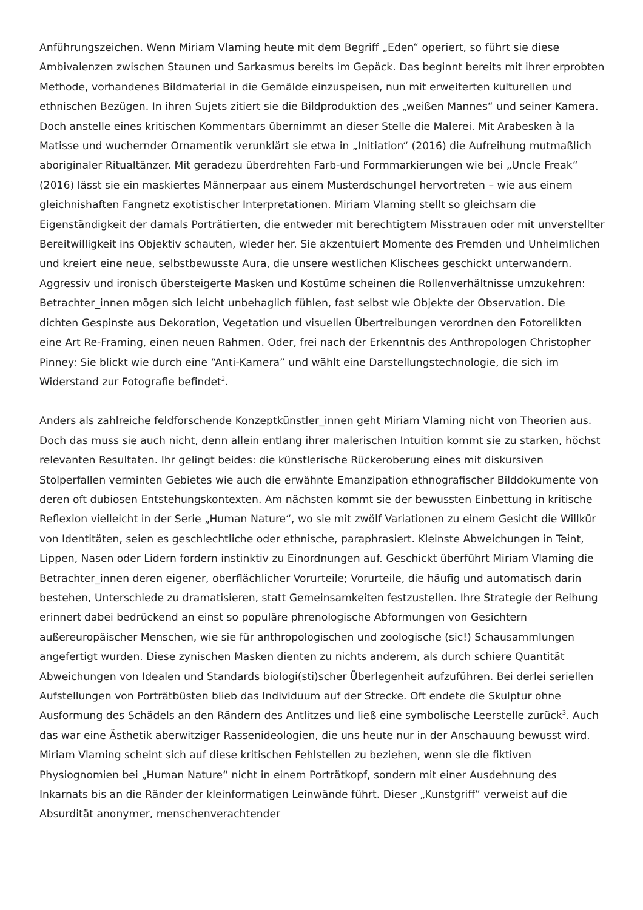Anführungszeichen. Wenn Miriam Vlaming heute mit dem Begriff „Eden“ operiert, so führt sie diese Ambivalenzen zwischen Staunen und Sarkasmus bereits im Gepäck. Das beginnt bereits mit ihrer erprobten Methode, vorhandenes Bildmaterial in die Gemälde einzuspeisen, nun mit erweiterten kulturellen und ethnischen Bezügen. In ihren Sujets zitiert sie die Bildproduktion des „weißen Mannes“ und seiner Kamera. Doch anstelle eines kritischen Kommentars übernimmt an dieser Stelle die Malerei. Mit Arabesken à la Matisse und wuchernder Ornamentik verunklärt sie etwa in „Initiation“ (2016) die Aufreihung mutmaßlich aboriginaler Ritualtänzer. Mit geradezu überdrehten Farb-und Formmarkierungen wie bei „Uncle Freak“ (2016) lässt sie ein maskiertes Männerpaar aus einem Musterdschungel hervortreten – wie aus einem gleichnishaften Fangnetz exotistischer Interpretationen. Miriam Vlaming stellt so gleichsam die Eigenständigkeit der damals Porträtierten, die entweder mit berechtigtem Misstrauen oder mit unverstellter Bereitwilligkeit ins Objektiv schauten, wieder her. Sie akzentuiert Momente des Fremden und Unheimlichen und kreiert eine neue, selbstbewusste Aura, die unsere westlichen Klischees geschickt unterwandern. Aggressiv und ironisch übersteigerte Masken und Kostüme scheinen die Rollenverhältnisse umzukehren: Betrachter_innen mögen sich leicht unbehaglich fühlen, fast selbst wie Objekte der Observation. Die dichten Gespinste aus Dekoration, Vegetation und visuellen Übertreibungen verordnen den Fotorelikten eine Art Re-Framing, einen neuen Rahmen. Oder, frei nach der Erkenntnis des Anthropologen Christopher Pinney: Sie blickt wie durch eine “Anti-Kamera” und wählt eine Darstellungstechnologie, die sich im Widerstand zur Fotografie befindet<sup>2</sup>.
Anders als zahlreiche feldforschende Konzeptkünstler_innen geht Miriam Vlaming nicht von Theorien aus. Doch das muss sie auch nicht, denn allein entlang ihrer malerischen Intuition kommt sie zu starken, höchst relevanten Resultaten. Ihr gelingt beides: die künstlerische Rückeroberung eines mit diskursiven Stolperfallen verminten Gebietes wie auch die erwähnte Emanzipation ethnografischer Bilddokumente von deren oft dubiosen Entstehungskontexten. Am nächsten kommt sie der bewussten Einbettung in kritische Reflexion vielleicht in der Serie „Human Nature“, wo sie mit zwölf Variationen zu einem Gesicht die Willkür von Identitäten, seien es geschlechtliche oder ethnische, paraphrasiert. Kleinste Abweichungen in Teint, Lippen, Nasen oder Lidern fordern instinktiv zu Einordnungen auf. Geschickt überführt Miriam Vlaming die Betrachter_innen deren eigener, oberflächlicher Vorurteile; Vorurteile, die häufig und automatisch darin bestehen, Unterschiede zu dramatisieren, statt Gemeinsamkeiten festzustellen. Ihre Strategie der Reihung erinnert dabei bedrückend an einst so populäre phrenologische Abformungen von Gesichtern außereuropäischer Menschen, wie sie für anthropologischen und zoologische (sic!) Schausammlungen angefertigt wurden. Diese zynischen Masken dienten zu nichts anderem, als durch schiere Quantität Abweichungen von Idealen und Standards biologi(sti)scher Überlegenheit aufzuführen. Bei derlei seriellen Aufstellungen von Porträtbüsten blieb das Individuum auf der Strecke. Oft endete die Skulptur ohne Ausformung des Schädels an den Rändern des Antlitzes und ließ eine symbolische Leerstelle zurück<sup>3</sup>. Auch das war eine Ästhetik aberwitziger Rassenideologien, die uns heute nur in der Anschauung bewusst wird. Miriam Vlaming scheint sich auf diese kritischen Fehlstellen zu beziehen, wenn sie die fiktiven Physiognomien bei „Human Nature“ nicht in einem Porträtkopf, sondern mit einer Ausdehnung des Inkarnats bis an die Ränder der kleinformatigen Leinwände führt. Dieser „Kunstgriff“ verweist auf die Absurdität anonymer, menschenverachtender